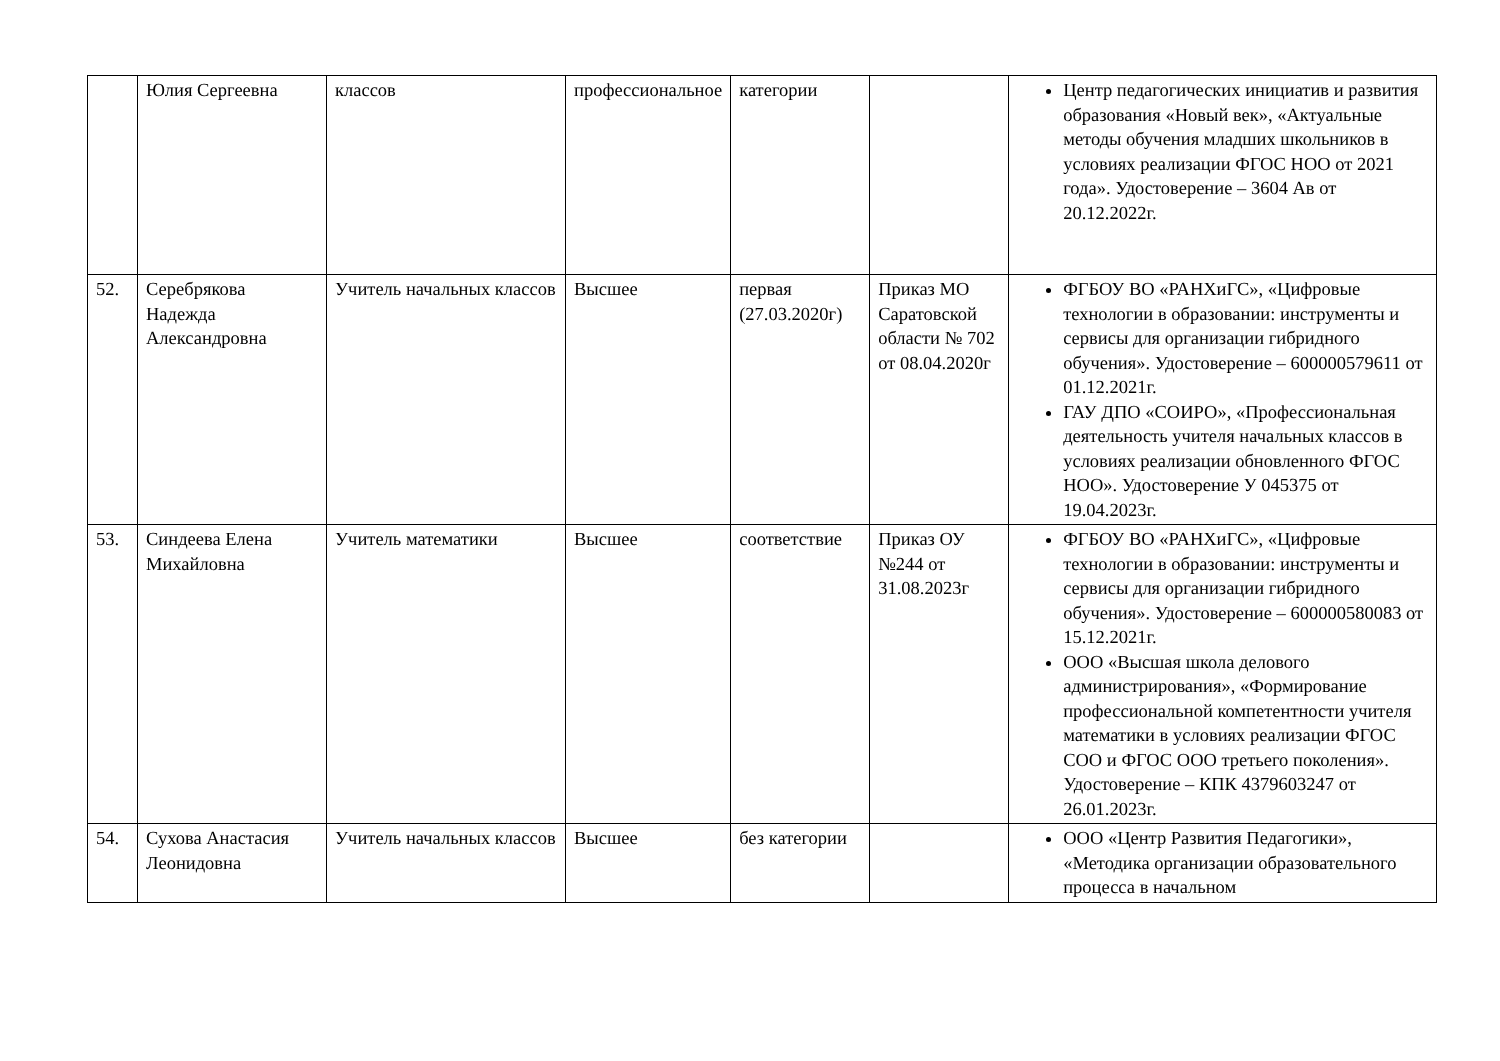| | Юлия Сергеевна | классов | профессиональное | категории | | Центр педагогических инициатив и развития образования «Новый век», «Актуальные методы обучения младших школьников в условиях реализации ФГОС НОО от 2021 года». Удостоверение – 3604 Ав от 20.12.2022г. |
| 52. | Серебрякова Надежда Александровна | Учитель начальных классов | Высшее | первая (27.03.2020г) | Приказ МО Саратовской области № 702 от 08.04.2020г | ФГБОУ ВО «РАНХиГС», «Цифровые технологии в образовании: инструменты и сервисы для организации гибридного обучения». Удостоверение – 600000579611 от 01.12.2021г. ГАУ ДПО «СОИРО», «Профессиональная деятельность учителя начальных классов в условиях реализации обновленного ФГОС НОО». Удостоверение У 045375 от 19.04.2023г. |
| 53. | Синдеева Елена Михайловна | Учитель математики | Высшее | соответствие | Приказ ОУ №244 от 31.08.2023г | ФГБОУ ВО «РАНХиГС», «Цифровые технологии в образовании: инструменты и сервисы для организации гибридного обучения». Удостоверение – 600000580083 от 15.12.2021г. ООО «Высшая школа делового администрирования», «Формирование профессиональной компетентности учителя математики в условиях реализации ФГОС СОО и ФГОС ООО третьего поколения». Удостоверение – КПК 4379603247 от 26.01.2023г. |
| 54. | Сухова Анастасия Леонидовна | Учитель начальных классов | Высшее | без категории | | ООО «Центр Развития Педагогики», «Методика организации образовательного процесса в начальном |